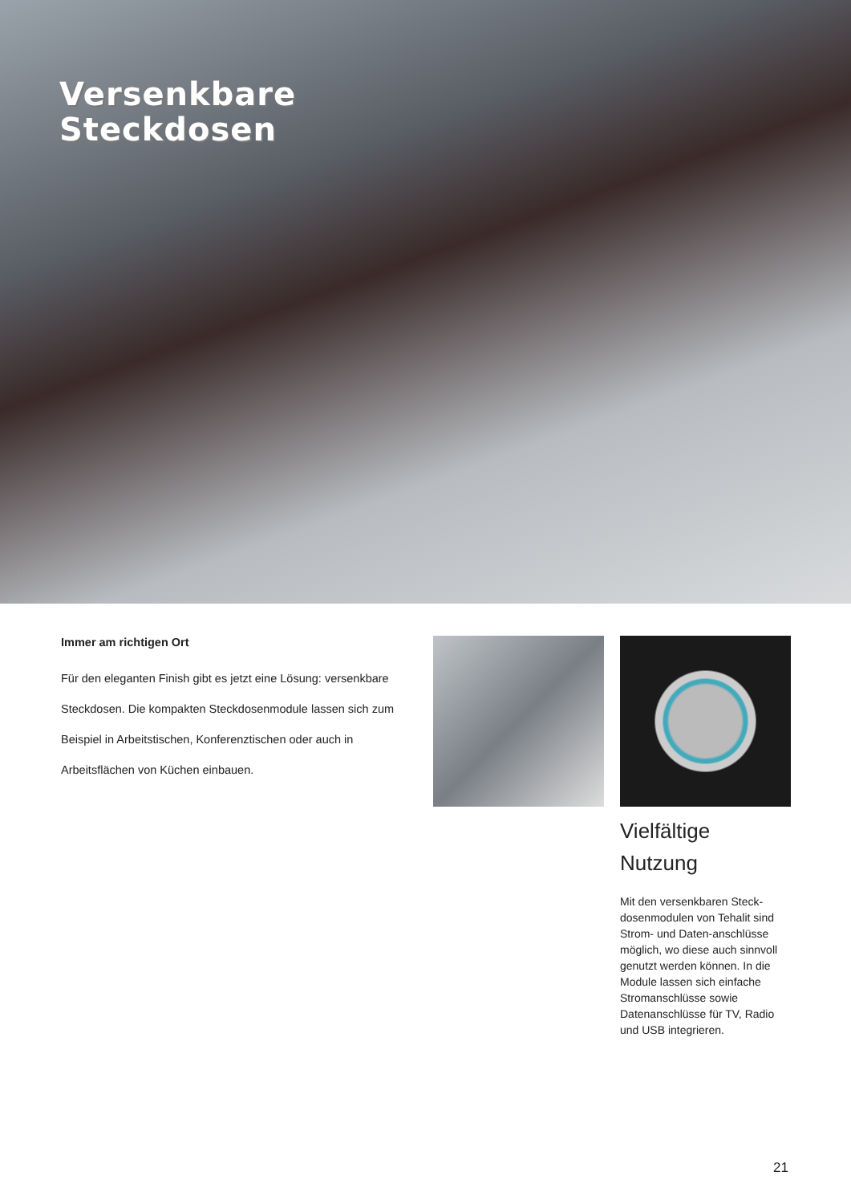Versenkbare
Steckdosen
Immer am richtigen Ort
Für den eleganten Finish gibt es jetzt eine Lösung: versenkbare Steckdosen. Die kompakten Steckdosenmodule lassen sich zum Beispiel in Arbeitstischen, Konferenztischen oder auch in Arbeitsflächen von Küchen einbauen.
Vielfältige
Nutzung
Mit den versenkbaren Steck-dosenmodulen von Tehalit sind Strom- und Daten-anschlüsse möglich, wo diese auch sinnvoll genutzt werden können. In die Module lassen sich einfache Stromanschlüsse sowie Datenanschlüsse für TV, Radio und USB integrieren.
21